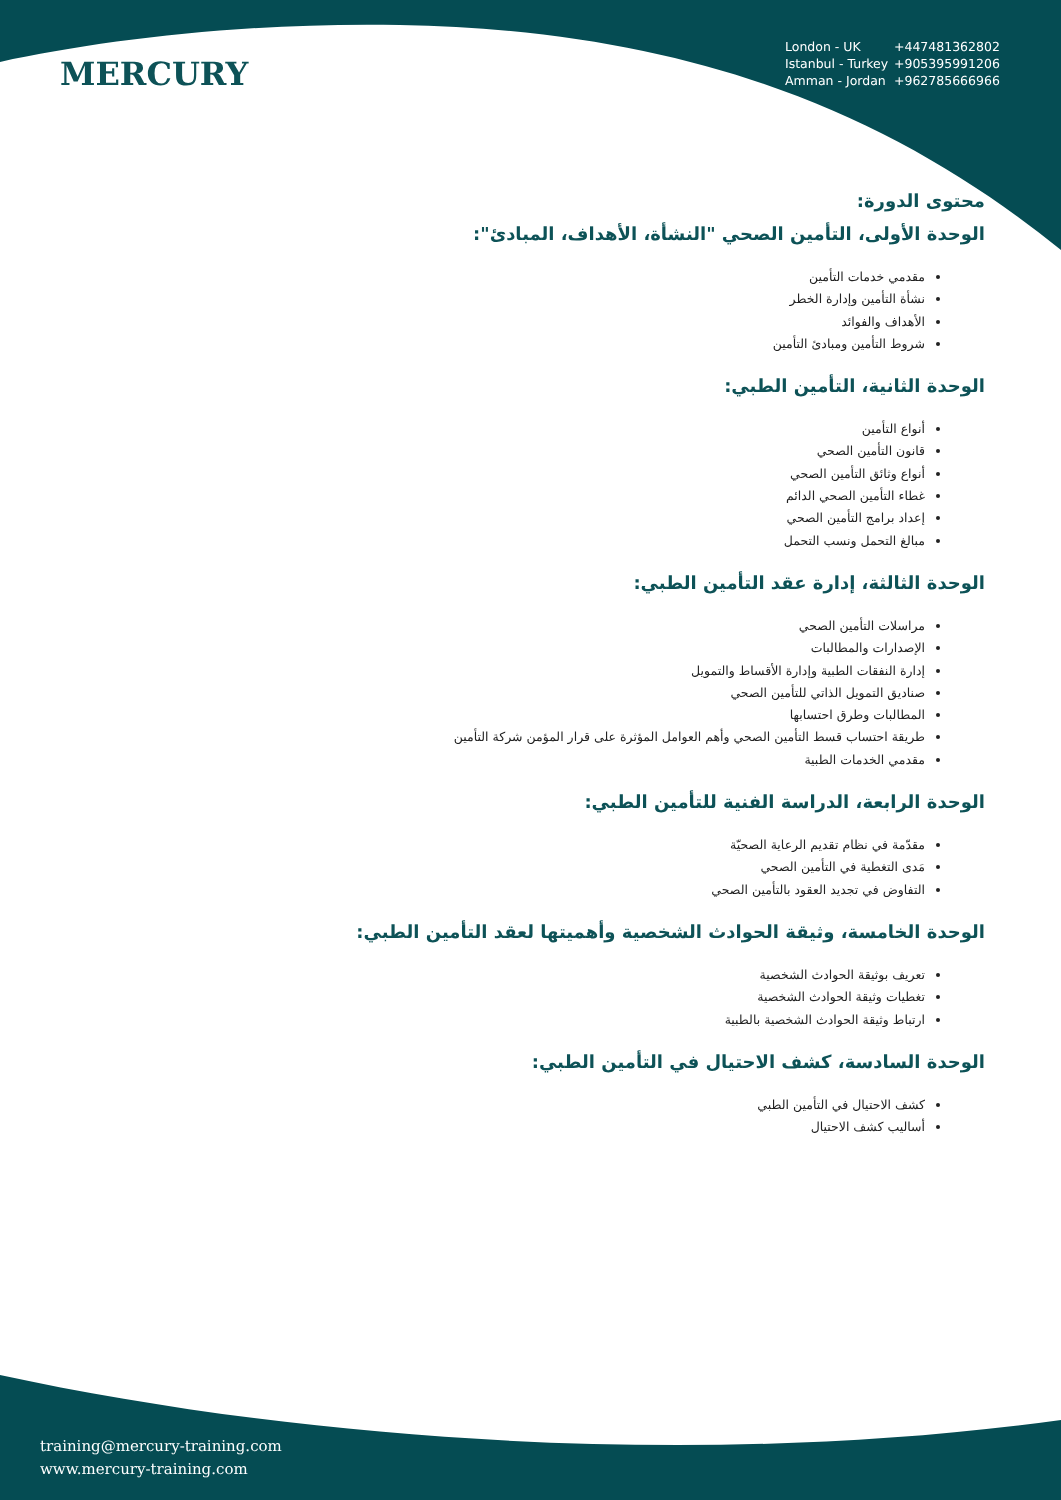MERCURY
London - UK +447481362802
Istanbul - Turkey +905395991206
Amman - Jordan +962785666966
محتوى الدورة:
الوحدة الأولى، التأمين الصحي "النشأة، الأهداف، المبادئ":
مقدمي خدمات التأمين
نشأة التأمين وإدارة الخطر
الأهداف والفوائد
شروط التأمين ومبادئ التأمين
الوحدة الثانية، التأمين الطبي:
أنواع التأمين
قانون التأمين الصحي
أنواع وثائق التأمين الصحي
غطاء التأمين الصحي الدائم
إعداد برامج التأمين الصحي
مبالغ التحمل ونسب التحمل
الوحدة الثالثة، إدارة عقد التأمين الطبي:
مراسلات التأمين الصحي
الإصدارات والمطالبات
إدارة النفقات الطبية وإدارة الأقساط والتمويل
صناديق التمويل الذاتي للتأمين الصحي
المطالبات وطرق احتسابها
طريقة احتساب قسط التأمين الصحي وأهم العوامل المؤثرة على قرار المؤمن شركة التأمين
مقدمي الخدمات الطبية
الوحدة الرابعة، الدراسة الفنية للتأمين الطبي:
مقدّمة في نظام تقديم الرعاية الصحيّة
مَدى التغطية في التأمين الصحي
التفاوض في تجديد العقود بالتأمين الصحي
الوحدة الخامسة، وثيقة الحوادث الشخصية وأهميتها لعقد التأمين الطبي:
تعريف بوثيقة الحوادث الشخصية
تغطيات وثيقة الحوادث الشخصية
ارتباط وثيقة الحوادث الشخصية بالطبية
الوحدة السادسة، كشف الاحتيال في التأمين الطبي:
كشف الاحتيال في التأمين الطبي
أساليب كشف الاحتيال
training@mercury-training.com
www.mercury-training.com